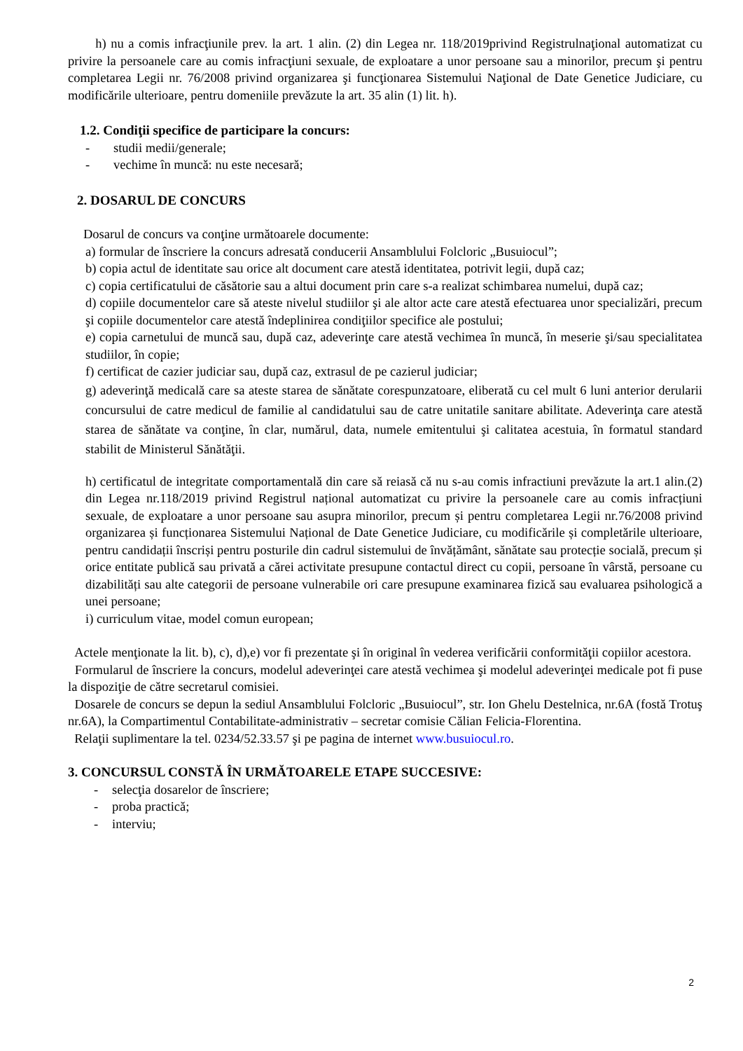h) nu a comis infracţiunile prev. la art. 1 alin. (2) din Legea nr. 118/2019privind Registrulnaţional automatizat cu privire la persoanele care au comis infracţiuni sexuale, de exploatare a unor persoane sau a minorilor, precum şi pentru completarea Legii nr. 76/2008 privind organizarea şi funcţionarea Sistemului Naţional de Date Genetice Judiciare, cu modificările ulterioare, pentru domeniile prevăzute la art. 35 alin (1) lit. h).
1.2. Condiţii specifice de participare la concurs:
- studii medii/generale;
- vechime în muncă: nu este necesară;
2. DOSARUL DE CONCURS
Dosarul de concurs va conţine următoarele documente:
a) formular de înscriere la concurs adresată conducerii Ansamblului Folcloric „Busuiocul”;
b) copia actul de identitate sau orice alt document care atestă identitatea, potrivit legii, după caz;
c) copia certificatului de căsătorie sau a altui document prin care s-a realizat schimbarea numelui, după caz;
d) copiile documentelor care să ateste nivelul studiilor şi ale altor acte care atestă efectuarea unor specializări, precum şi copiile documentelor care atestă îndeplinirea condiţiilor specifice ale postului;
e) copia carnetului de muncă sau, după caz, adeverinţe care atestă vechimea în muncă, în meserie şi/sau specialitatea studiilor, în copie;
f) certificat de cazier judiciar sau, după caz, extrasul de pe cazierul judiciar;
g) adeverinţă medicală care sa ateste starea de sănătate corespunzatoare, eliberată cu cel mult 6 luni anterior derularii concursului de catre medicul de familie al candidatului sau de catre unitatile sanitare abilitate. Adeverinţa care atestă starea de sănătate va conţine, în clar, numărul, data, numele emitentului şi calitatea acestuia, în formatul standard stabilit de Ministerul Sănătăţii.
h) certificatul de integritate comportamentală din care să reiasă că nu s-au comis infractiuni prevăzute la art.1 alin.(2) din Legea nr.118/2019 privind Registrul național automatizat cu privire la persoanele care au comis infracțiuni sexuale, de exploatare a unor persoane sau asupra minorilor, precum și pentru completarea Legii nr.76/2008 privind organizarea și funcționarea Sistemului Național de Date Genetice Judiciare, cu modificările și completările ulterioare, pentru candidații înscriși pentru posturile din cadrul sistemului de învățământ, sănătate sau protecție socială, precum și orice entitate publică sau privată a cărei activitate presupune contactul direct cu copii, persoane în vârstă, persoane cu dizabilități sau alte categorii de persoane vulnerabile ori care presupune examinarea fizică sau evaluarea psihologică a unei persoane;
i) curriculum vitae, model comun european;
Actele menţionate la lit. b), c), d),e) vor fi prezentate şi în original în vederea verificării conformităţii copiilor acestora.
Formularul de înscriere la concurs, modelul adeverinţei care atestă vechimea şi modelul adeverinţei medicale pot fi puse la dispoziţie de către secretarul comisiei.
Dosarele de concurs se depun la sediul Ansamblului Folcloric „Busuiocul”, str. Ion Ghelu Destelnica, nr.6A (fostă Trotuş nr.6A), la Compartimentul Contabilitate-administrativ – secretar comisie Călian Felicia-Florentina.
Relaţii suplimentare la tel. 0234/52.33.57 şi pe pagina de internet www.busuiocul.ro.
3. CONCURSUL CONSTĂ ÎN URMĂTOARELE ETAPE SUCCESIVE:
- selecţia dosarelor de înscriere;
- proba practică;
- interviu;
2